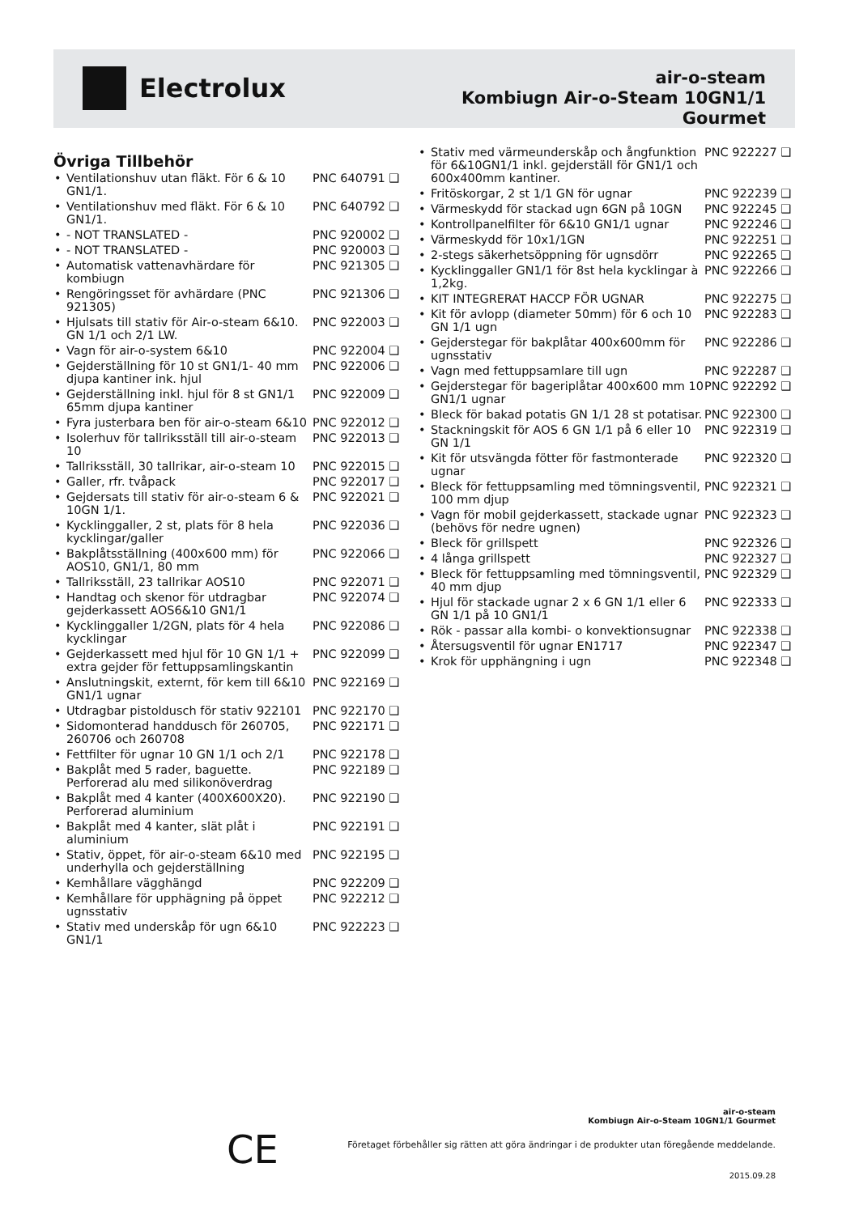Electrolux
air-o-steam
Kombiugn Air-o-Steam 10GN1/1
Gourmet
Övriga Tillbehör
• Ventilationshuv utan fläkt. För 6 & 10 GN1/1.
PNC 640791 ❑
• Ventilationshuv med fläkt. För 6 & 10 GN1/1.
PNC 640792 ❑
• - NOT TRANSLATED - PNC 920002 ❑
• - NOT TRANSLATED - PNC 920003 ❑
• Automatisk vattenavhärdare för kombiugn
PNC 921305 ❑
• Rengöringsset för avhärdare (PNC 921305)
PNC 921306 ❑
• Hjulsats till stativ för Air-o-steam 6&10. GN 1/1 och 2/1 LW.
PNC 922003 ❑
• Vagn för air-o-system 6&10 PNC 922004 ❑
• Gejderställning för 10 st GN1/1- 40 mm djupa kantiner ink. hjul
PNC 922006 ❑
• Gejderställning inkl. hjul för 8 st GN1/1 65mm djupa kantiner
PNC 922009 ❑
• Fyra justerbara ben för air-o-steam 6&10
PNC 922012 ❑
• Isolerhuv för tallriksställ till air-o-steam 10
PNC 922013 ❑
• Tallriksställ, 30 tallrikar, air-o-steam 10
PNC 922015 ❑
• Galler, rfr. tvåpack PNC 922017 ❑
• Gejdersats till stativ för air-o-steam 6 & 10GN 1/1.
PNC 922021 ❑
• Kycklinggaller, 2 st, plats för 8 hela kycklingar/galler
PNC 922036 ❑
• Bakplåtsställning (400x600 mm) för AOS10, GN1/1, 80 mm
PNC 922066 ❑
• Tallriksställ, 23 tallrikar AOS10
PNC 922071 ❑
• Handtag och skenor för utdragbar gejderkassett AOS6&10 GN1/1
PNC 922074 ❑
• Kycklinggaller 1/2GN, plats för 4 hela kycklingar
PNC 922086 ❑
• Gejderkassett med hjul för 10 GN 1/1 + extra gejder för fettuppsamlingskantin
PNC 922099 ❑
• Anslutningskit, externt, för kem till 6&10 GN1/1 ugnar
PNC 922169 ❑
• Utdragbar pistoldusch för stativ 922101
PNC 922170 ❑
• Sidomonterad handdusch för 260705, 260706 och 260708
PNC 922171 ❑
• Fettfilter för ugnar 10 GN 1/1 och 2/1
PNC 922178 ❑
• Bakplåt med 5 rader, baguette. Perforerad alu med silikonöverdrag
PNC 922189 ❑
• Bakplåt med 4 kanter (400X600X20). Perforerad aluminium
PNC 922190 ❑
• Bakplåt med 4 kanter, slät plåt i aluminium
PNC 922191 ❑
• Stativ, öppet, för air-o-steam 6&10 med underhylla och gejderställning
PNC 922195 ❑
• Kemhållare vägghängd PNC 922209 ❑
• Kemhållare för upphägning på öppet ugnsstativ
PNC 922212 ❑
• Stativ med underskåp för ugn 6&10 GN1/1
PNC 922223 ❑
• Stativ med värmeunderskåp och ångfunktion för 6&10GN1/1 inkl. gejderställ för GN1/1 och 600x400mm kantiner.
PNC 922227 ❑
• Fritöskorgar, 2 st 1/1 GN för ugnar
PNC 922239 ❑
• Värmeskydd för stackad ugn 6GN på 10GN
PNC 922245 ❑
• Kontrollpanelfilter för 6&10 GN1/1 ugnar
PNC 922246 ❑
• Värmeskydd för 10x1/1GN PNC 922251 ❑
• 2-stegs säkerhetsöppning för ugnsdörr
PNC 922265 ❑
• Kycklinggaller GN1/1 för 8st hela kycklingar à 1,2kg.
PNC 922266 ❑
• KIT INTEGRERAT HACCP FÖR UGNAR
PNC 922275 ❑
• Kit för avlopp (diameter 50mm) för 6 och 10 GN 1/1 ugn
PNC 922283 ❑
• Gejderstegar för bakplåtar 400x600mm för ugnsstativ
PNC 922286 ❑
• Vagn med fettuppsamlare till ugn
PNC 922287 ❑
• Gejderstegar för bageriplåtar 400x600 mm 10 GN1/1 ugnar
PNC 922292 ❑
• Bleck för bakad potatis GN 1/1 28 st potatisar.
PNC 922300 ❑
• Stackningskit för AOS 6 GN 1/1 på 6 eller 10 GN 1/1
PNC 922319 ❑
• Kit för utsvängda fötter för fastmonterade ugnar
PNC 922320 ❑
• Bleck för fettuppsamling med tömningsventil, 100 mm djup
PNC 922321 ❑
• Vagn för mobil gejderkassett, stackade ugnar (behövs för nedre ugnen)
PNC 922323 ❑
• Bleck för grillspett PNC 922326 ❑
• 4 långa grillspett PNC 922327 ❑
• Bleck för fettuppsamling med tömningsventil, 40 mm djup
PNC 922329 ❑
• Hjul för stackade ugnar 2 x 6 GN 1/1 eller 6 GN 1/1 på 10 GN1/1
PNC 922333 ❑
• Rök - passar alla kombi- o konvektionsugnar
PNC 922338 ❑
• Återsugsventil för ugnar EN1717
PNC 922347 ❑
• Krok för upphängning i ugn PNC 922348 ❑
CE
air-o-steam
Kombiugn Air-o-Steam 10GN1/1 Gourmet
Företaget förbehåller sig rätten att göra ändringar i de produkter utan föregående meddelande.
2015.09.28